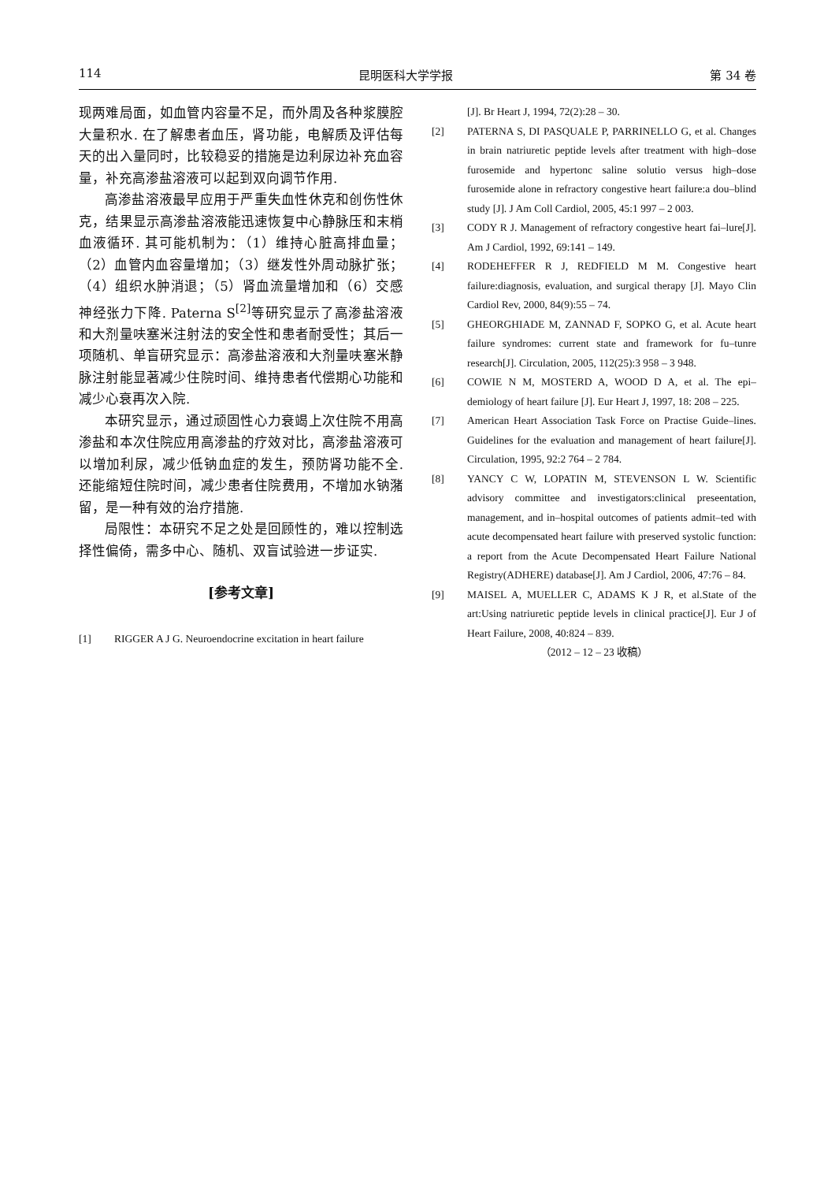114 昆明医科大学学报 第 34 卷
现两难局面，如血管内容量不足，而外周及各种浆膜腔大量积水. 在了解患者血压，肾功能，电解质及评估每天的出入量同时，比较稳妥的措施是边利尿边补充血容量，补充高渗盐溶液可以起到双向调节作用.
高渗盐溶液最早应用于严重失血性休克和创伤性休克，结果显示高渗盐溶液能迅速恢复中心静脉压和末梢血液循环. 其可能机制为：（1）维持心脏高排血量；（2）血管内血容量增加；（3）继发性外周动脉扩张；（4）组织水肿消退；（5）肾血流量增加和（6）交感神经张力下降. Paterna S<sup>[2]</sup>等研究显示了高渗盐溶液和大剂量呋塞米注射法的安全性和患者耐受性；其后一项随机、单盲研究显示：高渗盐溶液和大剂量呋塞米静脉注射能显著减少住院时间、维持患者代偿期心功能和减少心衰再次入院.
本研究显示，通过顽固性心力衰竭上次住院不用高渗盐和本次住院应用高渗盐的疗效对比，高渗盐溶液可以增加利尿，减少低钠血症的发生，预防肾功能不全. 还能缩短住院时间，减少患者住院费用，不增加水钠潴留，是一种有效的治疗措施.
局限性：本研究不足之处是回顾性的，难以控制选择性偏倚，需多中心、随机、双盲试验进一步证实.
[参考文章]
[1] RIGGER A J G. Neuroendocrine excitation in heart failure
[J]. Br Heart J, 1994, 72(2):28 – 30.
[2] PATERNA S, DI PASQUALE P, PARRINELLO G, et al. Changes in brain natriuretic peptide levels after treatment with high–dose furosemide and hypertonc saline solutio versus high–dose furosemide alone in refractory congestive heart failure:a dou–blind study [J]. J Am Coll Cardiol, 2005, 45:1 997 – 2 003.
[3] CODY R J. Management of refractory congestive heart fai–lure[J]. Am J Cardiol, 1992, 69:141 – 149.
[4] RODEHEFFER R J, REDFIELD M M. Congestive heart failure:diagnosis, evaluation, and surgical therapy [J]. Mayo Clin Cardiol Rev, 2000, 84(9):55 – 74.
[5] GHEORGHIADE M, ZANNAD F, SOPKO G, et al. Acute heart failure syndromes: current state and framework for fu–tunre research[J]. Circulation, 2005, 112(25):3 958 – 3 948.
[6] COWIE N M, MOSTERD A, WOOD D A, et al. The epi–demiology of heart failure [J]. Eur Heart J, 1997, 18: 208 – 225.
[7] American Heart Association Task Force on Practise Guide–lines. Guidelines for the evaluation and management of heart failure[J]. Circulation, 1995, 92:2 764 – 2 784.
[8] YANCY C W, LOPATIN M, STEVENSON L W. Scientific advisory committee and investigators:clinical preseentation, management, and in–hospital outcomes of patients admit–ted with acute decompensated heart failure with preserved systolic function: a report from the Acute Decompensated Heart Failure National Registry(ADHERE) database[J]. Am J Cardiol, 2006, 47:76 – 84.
[9] MAISEL A, MUELLER C, ADAMS K J R, et al.State of the art:Using natriuretic peptide levels in clinical practice[J]. Eur J of Heart Failure, 2008, 40:824 – 839.
（2012 – 12 – 23 收稿）